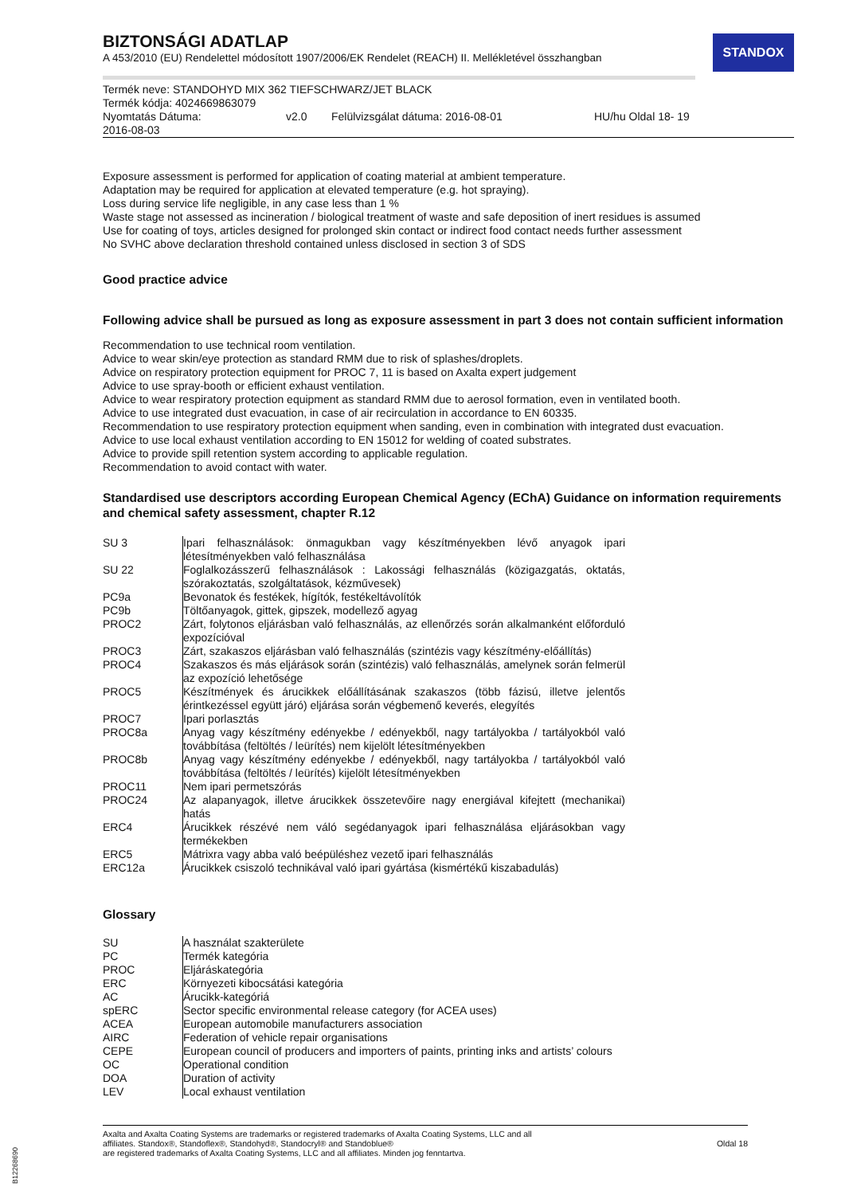STANDOX
BIZTONSÁGI ADATLAP
A 453/2010 (EU) Rendelettel módosított 1907/2006/EK Rendelet (REACH) II. Mellékletével összhangban
Termék neve: STANDOHYD MIX 362 TIEFSCHWARZ/JET BLACK
Termék kódja: 4024669863079
Nyomtatás Dátuma:
2016-08-03 v2.0 Felülvizsgálat dátuma: 2016-08-01 HU/hu Oldal 18- 19
Exposure assessment is performed for application of coating material at ambient temperature.
Adaptation may be required for application at elevated temperature (e.g. hot spraying).
Loss during service life negligible, in any case less than 1 %
Waste stage not assessed as incineration / biological treatment of waste and safe deposition of inert residues is assumed
Use for coating of toys, articles designed for prolonged skin contact or indirect food contact needs further assessment
No SVHC above declaration threshold contained unless disclosed in section 3 of SDS
Good practice advice
Following advice shall be pursued as long as exposure assessment in part 3 does not contain sufficient information
Recommendation to use technical room ventilation.
Advice to wear skin/eye protection as standard RMM due to risk of splashes/droplets.
Advice on respiratory protection equipment for PROC 7, 11 is based on Axalta expert judgement
Advice to use spray-booth or efficient exhaust ventilation.
Advice to wear respiratory protection equipment as standard RMM due to aerosol formation, even in ventilated booth.
Advice to use integrated dust evacuation, in case of air recirculation in accordance to EN 60335.
Recommendation to use respiratory protection equipment when sanding, even in combination with integrated dust evacuation.
Advice to use local exhaust ventilation according to EN 15012 for welding of coated substrates.
Advice to provide spill retention system according to applicable regulation.
Recommendation to avoid contact with water.
Standardised use descriptors according European Chemical Agency (EChA) Guidance on information requirements and chemical safety assessment, chapter R.12
| SU 3 | Ipari felhasználások: önmagukban vagy készítményekben lévő anyagok ipari létesítményekben való felhasználása |
| SU 22 | Foglalkozásszerű felhasználások : Lakossági felhasználás (közigazgatás, oktatás, szórakoztatás, szolgáltatások, kézművesek) |
| PC9a | Bevonatok és festékek, hígítók, festékeltávolítók |
| PC9b | Töltőanyagok, gittek, gipszek, modellező agyag |
| PROC2 | Zárt, folytonos eljárásban való felhasználás, az ellenőrzés során alkalmanként előforduló expozícióval |
| PROC3 | Zárt, szakaszos eljárásban való felhasználás (szintézis vagy készítmény-előállítás) |
| PROC4 | Szakaszos és más eljárások során (szintézis) való felhasználás, amelynek során felmerül az expozíció lehetősége |
| PROC5 | Készítmények és árucikkek előállításának szakaszos (több fázisú, illetve jelentős érintkezéssel együtt járó) eljárása során végbemenő keverés, elegyítés |
| PROC7 | Ipari porlasztás |
| PROC8a | Anyag vagy készítmény edényekbe / edényekből, nagy tartályokba / tartályokból való továbbítása (feltöltés / leürítés) nem kijelölt létesítményekben |
| PROC8b | Anyag vagy készítmény edényekbe / edényekből, nagy tartályokba / tartályokból való továbbítása (feltöltés / leürítés) kijelölt létesítményekben |
| PROC11 | Nem ipari permetszórás |
| PROC24 | Az alapanyagok, illetve árucikkek összetevőire nagy energiával kifejtett (mechanikai) hatás |
| ERC4 | Árucikkek részévé nem váló segédanyagok ipari felhasználása eljárásokban vagy termékekben |
| ERC5 | Mátrixra vagy abba való beépüléshez vezető ipari felhasználás |
| ERC12a | Árucikkek csiszoló technikával való ipari gyártása (kismértékű kiszabadulás) |
Glossary
| SU | A használat szakterülete |
| PC | Termék kategória |
| PROC | Eljáráskategória |
| ERC | Környezeti kibocsátási kategória |
| AC | Árucikk-kategóriá |
| spERC | Sector specific environmental release category (for ACEA uses) |
| ACEA | European automobile manufacturers association |
| AIRC | Federation of vehicle repair organisations |
| CEPE | European council of producers and importers of paints, printing inks and artists’ colours |
| OC | Operational condition |
| DOA | Duration of activity |
| LEV | Local exhaust ventilation |
Axalta and Axalta Coating Systems are trademarks or registered trademarks of Axalta Coating Systems, LLC and all
affiliates. Standox®, Standoflex®, Standohyd®, Standocryl® and Standoblue®
are registered trademarks of Axalta Coating Systems, LLC and all affiliates. Minden jog fenntartva.
Oldal 18
B12268690